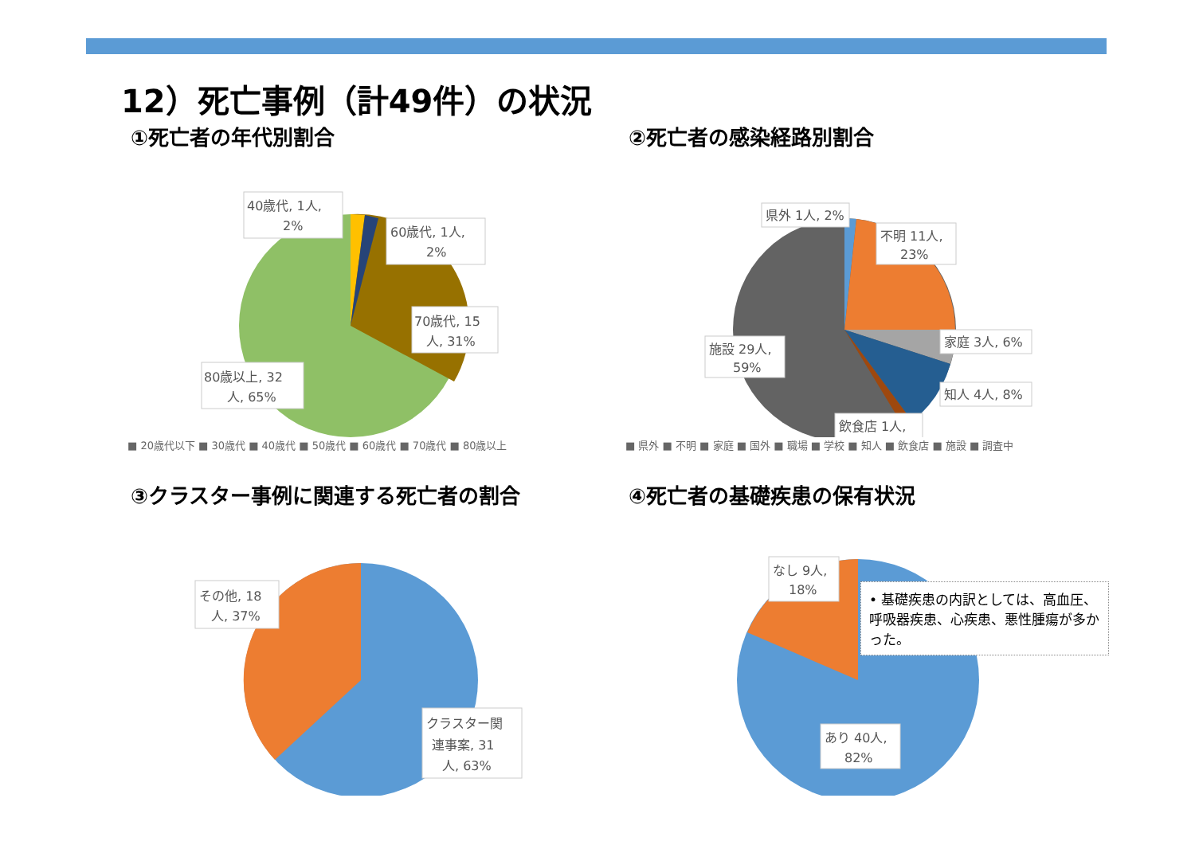12）死亡事例（計49件）の状況
①死亡者の年代別割合
40歳代, 1人,
2%
60歳代, 1人,
2%
70歳代, 15
人, 31%
80歳以上, 32
人, 65%
■ 20歳代以下 ■ 30歳代 ■ 40歳代 ■ 50歳代 ■ 60歳代 ■ 70歳代 ■ 80歳以上
②死亡者の感染経路別割合
県外 1人, 2%
不明 11人,
23%
家庭 3人, 6%
知人 4人, 8%
施設 29人,
59%
飲食店 1人,
■ 県外 ■ 不明 ■ 家庭 ■ 国外 ■ 職場 ■ 学校 ■ 知人 ■ 飲食店 ■ 施設 ■ 調査中
③クラスター事例に関連する死亡者の割合
その他, 18
人, 37%
クラスター関
連事案, 31
人, 63%
④死亡者の基礎疾患の保有状況
なし 9人,
18%
あり 40人,
82%
• 基礎疾患の内訳としては、高血圧、呼吸器疾患、心疾患、悪性腫瘍が多かった。